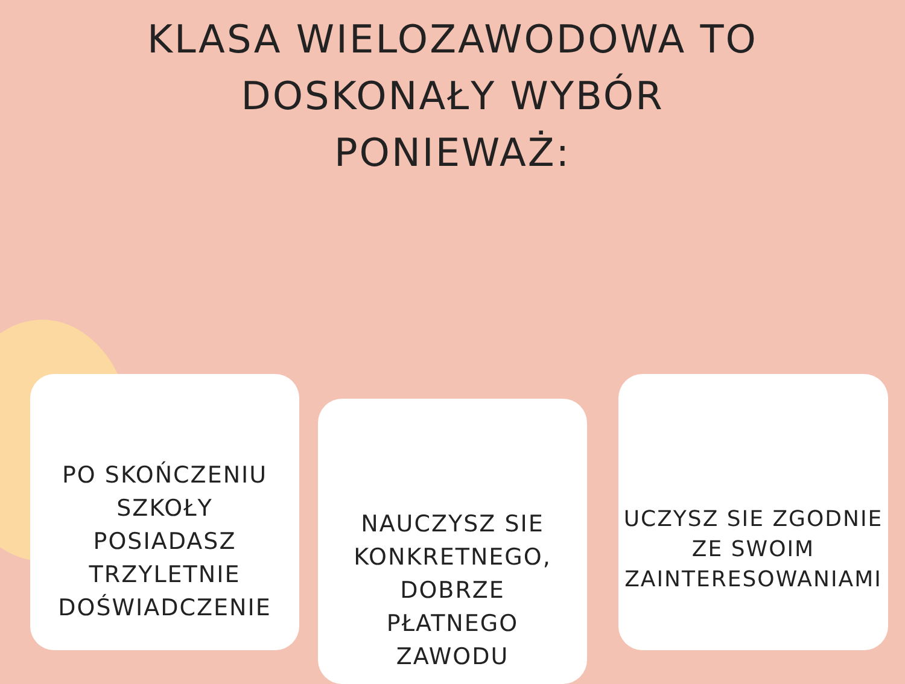KLASA WIELOZAWODOWA TO
DOSKONAŁY WYBÓR
PONIEWAŻ:
PO SKOŃCZENIU
SZKOŁY
POSIADASZ
TRZYLETNIE
DOŚWIADCZENIE
NAUCZYSZ SIE
KONKRETNEGO,
DOBRZE
PŁATNEGO
ZAWODU
UCZYSZ SIE ZGODNIE
ZE SWOIM
ZAINTERESOWANIAMI